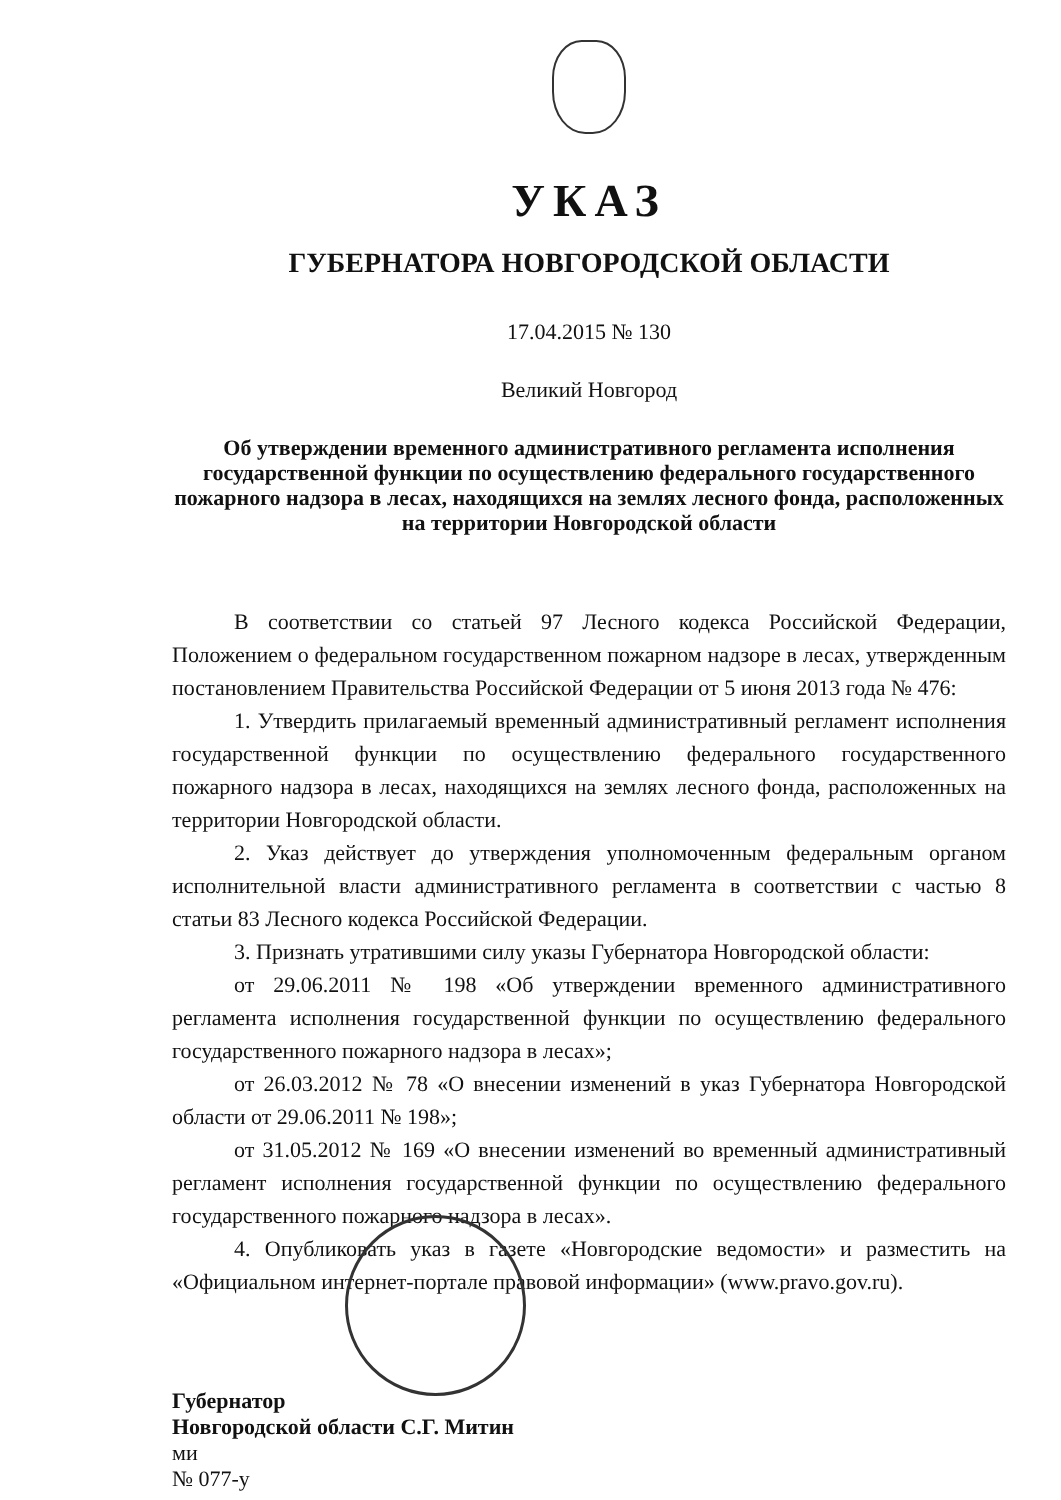УКАЗ
ГУБЕРНАТОРА НОВГОРОДСКОЙ ОБЛАСТИ
17.04.2015 № 130
Великий Новгород
Об утверждении временного административного регламента исполнения государственной функции по осуществлению федерального государственного пожарного надзора в лесах, находящихся на землях лесного фонда, расположенных на территории Новгородской области
В соответствии со статьей 97 Лесного кодекса Российской Федерации, Положением о федеральном государственном пожарном надзоре в лесах, утвержденным постановлением Правительства Российской Федерации от 5 июня 2013 года № 476:
1. Утвердить прилагаемый временный административный регламент исполнения государственной функции по осуществлению федерального государственного пожарного надзора в лесах, находящихся на землях лесного фонда, расположенных на территории Новгородской области.
2. Указ действует до утверждения уполномоченным федеральным органом исполнительной власти административного регламента в соответствии с частью 8 статьи 83 Лесного кодекса Российской Федерации.
3. Признать утратившими силу указы Губернатора Новгородской области:
от 29.06.2011 № 198 «Об утверждении временного административного регламента исполнения государственной функции по осуществлению федерального государственного пожарного надзора в лесах»;
от 26.03.2012 № 78 «О внесении изменений в указ Губернатора Новгородской области от 29.06.2011 № 198»;
от 31.05.2012 № 169 «О внесении изменений во временный административный регламент исполнения государственной функции по осуществлению федерального государственного пожарного надзора в лесах».
4. Опубликовать указ в газете «Новгородские ведомости» и разместить на «Официальном интернет-портале правовой информации» (www.pravo.gov.ru).
Губернатор
Новгородской области С.Г. Митин
ми
№ 077-у